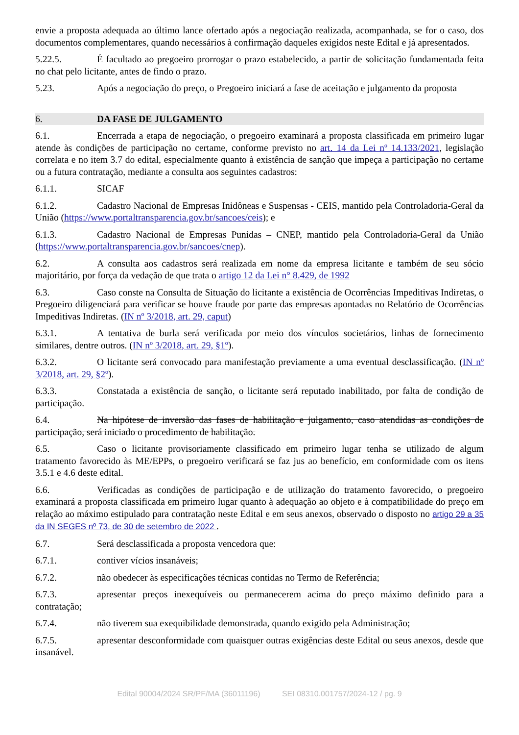envie a proposta adequada ao último lance ofertado após a negociação realizada, acompanhada, se for o caso, dos documentos complementares, quando necessários à confirmação daqueles exigidos neste Edital e já apresentados.
5.22.5. É facultado ao pregoeiro prorrogar o prazo estabelecido, a partir de solicitação fundamentada feita no chat pelo licitante, antes de findo o prazo.
5.23. Após a negociação do preço, o Pregoeiro iniciará a fase de aceitação e julgamento da proposta
6. DA FASE DE JULGAMENTO
6.1. Encerrada a etapa de negociação, o pregoeiro examinará a proposta classificada em primeiro lugar atende às condições de participação no certame, conforme previsto no art. 14 da Lei nº 14.133/2021, legislação correlata e no item 3.7 do edital, especialmente quanto à existência de sanção que impeça a participação no certame ou a futura contratação, mediante a consulta aos seguintes cadastros:
6.1.1. SICAF
6.1.2. Cadastro Nacional de Empresas Inidôneas e Suspensas - CEIS, mantido pela Controladoria-Geral da União (https://www.portaltransparencia.gov.br/sancoes/ceis); e
6.1.3. Cadastro Nacional de Empresas Punidas – CNEP, mantido pela Controladoria-Geral da União (https://www.portaltransparencia.gov.br/sancoes/cnep).
6.2. A consulta aos cadastros será realizada em nome da empresa licitante e também de seu sócio majoritário, por força da vedação de que trata o artigo 12 da Lei n° 8.429, de 1992
6.3. Caso conste na Consulta de Situação do licitante a existência de Ocorrências Impeditivas Indiretas, o Pregoeiro diligenciará para verificar se houve fraude por parte das empresas apontadas no Relatório de Ocorrências Impeditivas Indiretas. (IN nº 3/2018, art. 29, caput)
6.3.1. A tentativa de burla será verificada por meio dos vínculos societários, linhas de fornecimento similares, dentre outros. (IN nº 3/2018, art. 29, §1º).
6.3.2. O licitante será convocado para manifestação previamente a uma eventual desclassificação. (IN nº 3/2018, art. 29, §2º).
6.3.3. Constatada a existência de sanção, o licitante será reputado inabilitado, por falta de condição de participação.
6.4. Na hipótese de inversão das fases de habilitação e julgamento, caso atendidas as condições de participação, será iniciado o procedimento de habilitação.
6.5. Caso o licitante provisoriamente classificado em primeiro lugar tenha se utilizado de algum tratamento favorecido às ME/EPPs, o pregoeiro verificará se faz jus ao benefício, em conformidade com os itens 3.5.1 e 4.6 deste edital.
6.6. Verificadas as condições de participação e de utilização do tratamento favorecido, o pregoeiro examinará a proposta classificada em primeiro lugar quanto à adequação ao objeto e à compatibilidade do preço em relação ao máximo estipulado para contratação neste Edital e em seus anexos, observado o disposto no artigo 29 a 35 da IN SEGES nº 73, de 30 de setembro de 2022 .
6.7. Será desclassificada a proposta vencedora que:
6.7.1. contiver vícios insanáveis;
6.7.2. não obedecer às especificações técnicas contidas no Termo de Referência;
6.7.3. apresentar preços inexequíveis ou permanecerem acima do preço máximo definido para a contratação;
6.7.4. não tiverem sua exequibilidade demonstrada, quando exigido pela Administração;
6.7.5. apresentar desconformidade com quaisquer outras exigências deste Edital ou seus anexos, desde que insanável.
Edital 90004/2024 SR/PF/MA (36011196) SEI 08310.001757/2024-12 / pg. 9